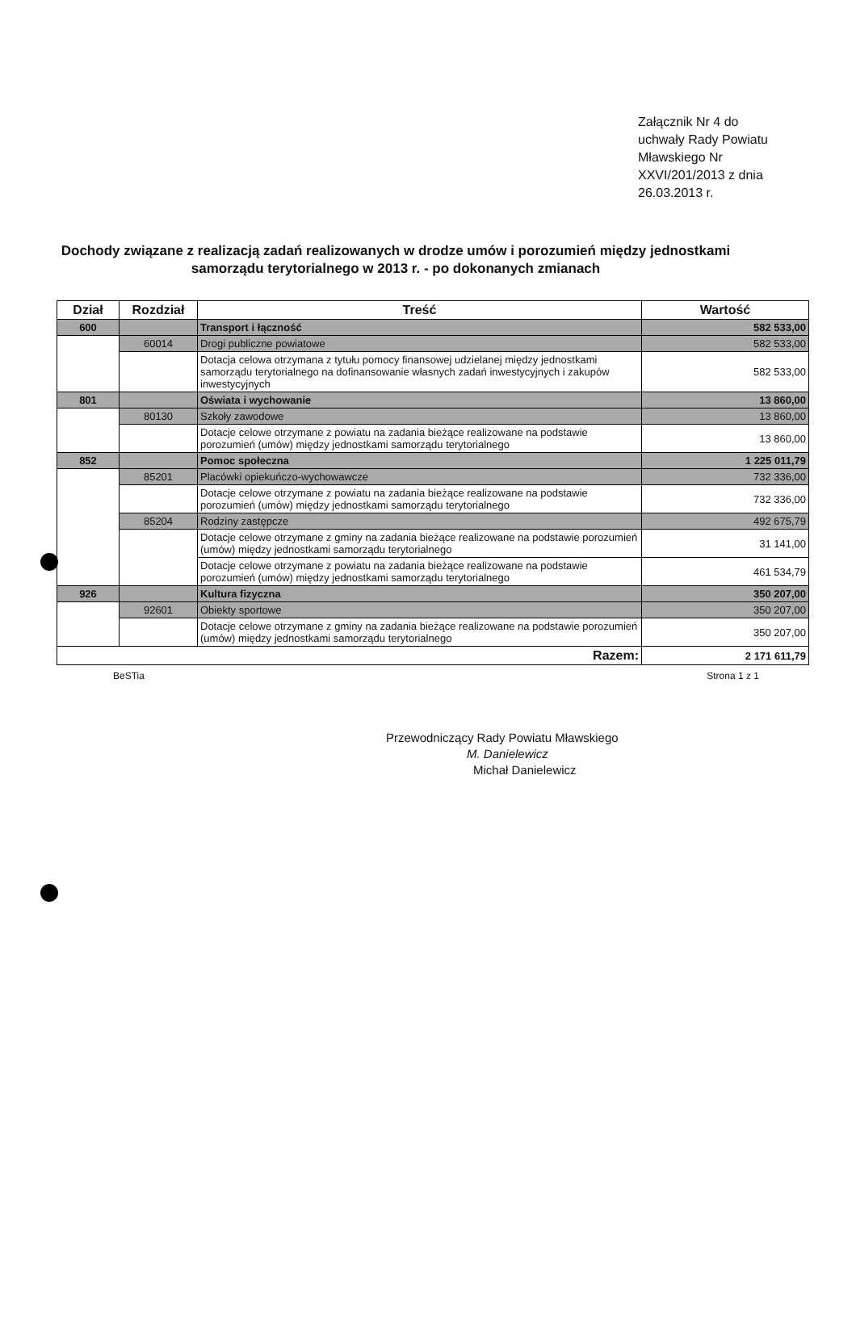Załącznik Nr 4 do
uchwały Rady Powiatu
Mławskiego Nr
XXVI/201/2013 z dnia
26.03.2013 r.
Dochody związane z realizacją zadań realizowanych w drodze umów i porozumień między jednostkami samorządu terytorialnego w 2013 r. - po dokonanych zmianach
| Dział | Rozdział | Treść | Wartość |
| --- | --- | --- | --- |
| 600 | | Transport i łączność | 582 533,00 |
| | 60014 | Drogi publiczne powiatowe | 582 533,00 |
| | | Dotacja celowa otrzymana z tytułu pomocy finansowej udzielanej między jednostkami samorządu terytorialnego na dofinansowanie własnych zadań inwestycyjnych i zakupów inwestycyjnych | 582 533,00 |
| 801 | | Oświata i wychowanie | 13 860,00 |
| | 80130 | Szkoły zawodowe | 13 860,00 |
| | | Dotacje celowe otrzymane z powiatu na zadania bieżące realizowane na podstawie porozumień (umów) między jednostkami samorządu terytorialnego | 13 860,00 |
| 852 | | Pomoc społeczna | 1 225 011,79 |
| | 85201 | Placówki opiekuńczo-wychowawcze | 732 336,00 |
| | | Dotacje celowe otrzymane z powiatu na zadania bieżące realizowane na podstawie porozumień (umów) między jednostkami samorządu terytorialnego | 732 336,00 |
| | 85204 | Rodziny zastępcze | 492 675,79 |
| | | Dotacje celowe otrzymane z gminy na zadania bieżące realizowane na podstawie porozumień (umów) między jednostkami samorządu terytorialnego | 31 141,00 |
| | | Dotacje celowe otrzymane z powiatu na zadania bieżące realizowane na podstawie porozumień (umów) między jednostkami samorządu terytorialnego | 461 534,79 |
| 926 | | Kultura fizyczna | 350 207,00 |
| | 92601 | Obiekty sportowe | 350 207,00 |
| | | Dotacje celowe otrzymane z gminy na zadania bieżące realizowane na podstawie porozumień (umów) między jednostkami samorządu terytorialnego | 350 207,00 |
| Razem: | | | 2 171 611,79 |
BeSTia Strona 1 z 1
Przewodniczący Rady Powiatu Mławskiego
M. Danielewicz
Michał Danielewicz